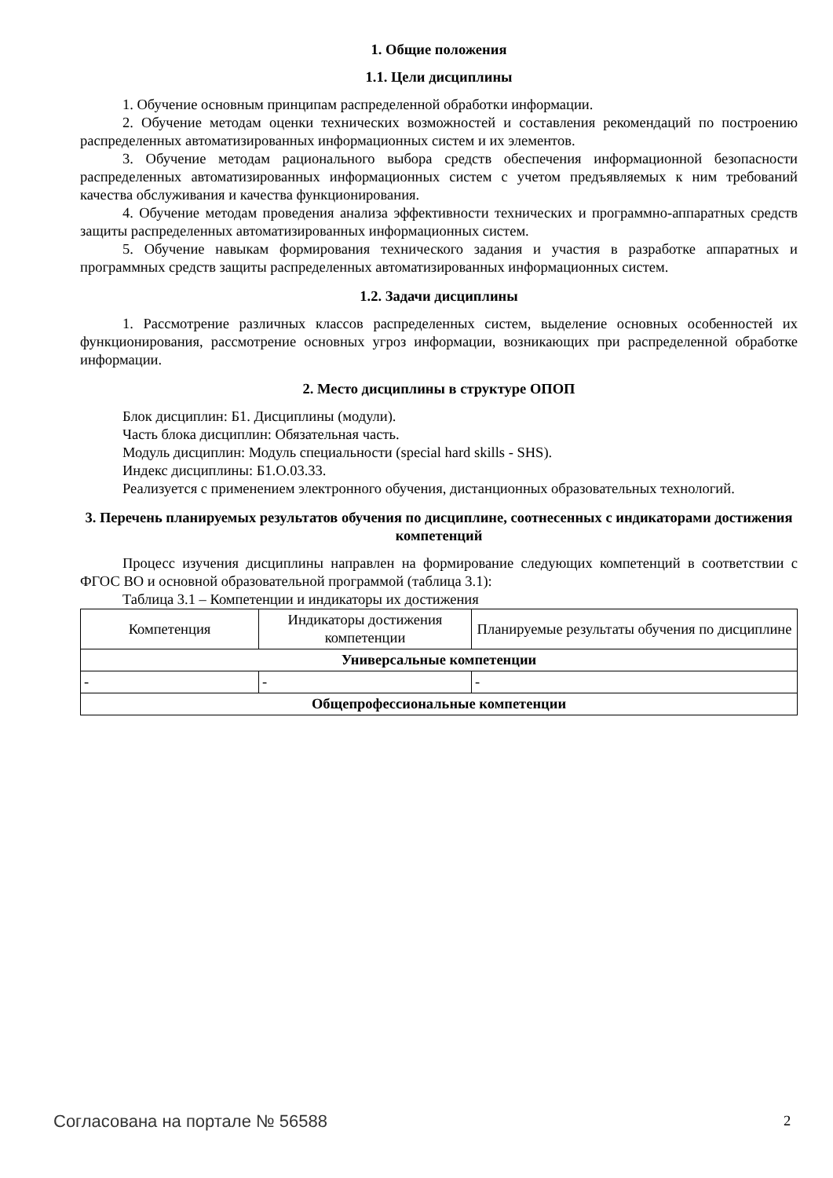1. Общие положения
1.1. Цели дисциплины
1. Обучение основным принципам распределенной обработки информации.
2. Обучение методам оценки технических возможностей и составления рекомендаций по построению распределенных автоматизированных информационных систем и их элементов.
3. Обучение методам рационального выбора средств обеспечения информационной безопасности распределенных автоматизированных информационных систем с учетом предъявляемых к ним требований качества обслуживания и качества функционирования.
4. Обучение методам проведения анализа эффективности технических и программно-аппаратных средств защиты распределенных автоматизированных информационных систем.
5. Обучение навыкам формирования технического задания и участия в разработке аппаратных и программных средств защиты распределенных автоматизированных информационных систем.
1.2. Задачи дисциплины
1. Рассмотрение различных классов распределенных систем, выделение основных особенностей их функционирования, рассмотрение основных угроз информации, возникающих при распределенной обработке информации.
2. Место дисциплины в структуре ОПОП
Блок дисциплин: Б1. Дисциплины (модули).
Часть блока дисциплин: Обязательная часть.
Модуль дисциплин: Модуль специальности (special hard skills - SHS).
Индекс дисциплины: Б1.О.03.33.
Реализуется с применением электронного обучения, дистанционных образовательных технологий.
3. Перечень планируемых результатов обучения по дисциплине, соотнесенных с индикаторами достижения компетенций
Процесс изучения дисциплины направлен на формирование следующих компетенций в соответствии с ФГОС ВО и основной образовательной программой (таблица 3.1):
Таблица 3.1 – Компетенции и индикаторы их достижения
| Компетенция | Индикаторы достижения компетенции | Планируемые результаты обучения по дисциплине |
| --- | --- | --- |
| Универсальные компетенции | | |
| - | - | - |
| Общепрофессиональные компетенции | | |
Согласована на портале № 56588 2